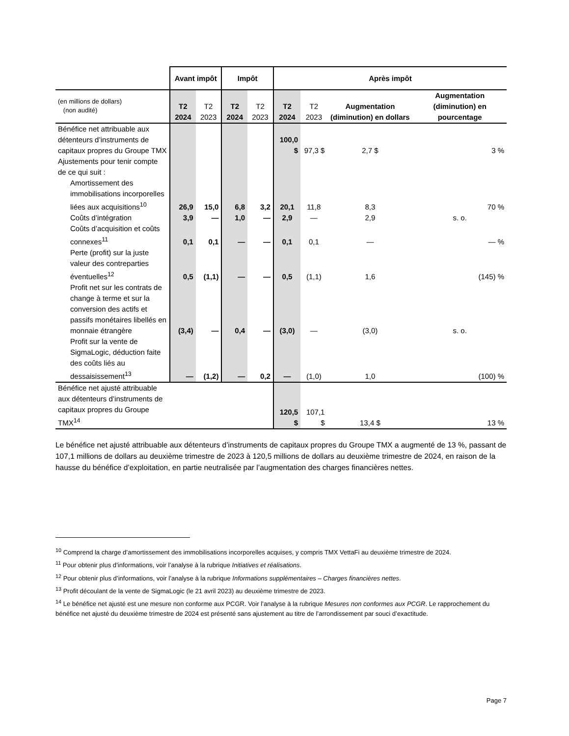| | Avant impôt | | Impôt | | Après impôt | | | |
| --- | --- | --- | --- | --- | --- | --- | --- | --- |
| (en millions de dollars) (non audité) | T2 2024 | T2 2023 | T2 2024 | T2 2023 | T2 2024 | T2 2023 | Augmentation (diminution) en dollars | Augmentation (diminution) en pourcentage |
| Bénéfice net attribuable aux détenteurs d’instruments de capitaux propres du Groupe TMX | | | | | 100,0 $ | 97,3 $ | 2,7 $ | 3 % |
| Ajustements pour tenir compte de ce qui suit : | | | | | | | | |
| Amortissement des immobilisations incorporelles liées aux acquisitions<sup>10</sup> | 26,9 | 15,0 | 6,8 | 3,2 | 20,1 | 11,8 | 8,3 | 70 % |
| Coûts d’intégration | 3,9 | — | 1,0 | — | 2,9 | — | 2,9 | s. o. |
| Coûts d’acquisition et coûts connexes<sup>11</sup> | 0,1 | 0,1 | — | — | 0,1 | 0,1 | — | — % |
| Perte (profit) sur la juste valeur des contreparties éventuelles<sup>12</sup> | 0,5 | (1,1) | — | — | 0,5 | (1,1) | 1,6 | (145) % |
| Profit net sur les contrats de change à terme et sur la conversion des actifs et passifs monétaires libellés en monnaie étrangère | (3,4) | — | 0,4 | — | (3,0) | — | (3,0) | s. o. |
| Profit sur la vente de SigmaLogic, déduction faite des coûts liés au dessaisissement<sup>13</sup> | — | (1,2) | — | 0,2 | — | (1,0) | 1,0 | (100) % |
| Bénéfice net ajusté attribuable aux détenteurs d’instruments de capitaux propres du Groupe TMX<sup>14</sup> | | | | | 120,5 $ | 107,1 $ | 13,4 $ | 13 % |
Le bénéfice net ajusté attribuable aux détenteurs d’instruments de capitaux propres du Groupe TMX a augmenté de 13 %, passant de 107,1 millions de dollars au deuxième trimestre de 2023 à 120,5 millions de dollars au deuxième trimestre de 2024, en raison de la hausse du bénéfice d’exploitation, en partie neutralisée par l’augmentation des charges financières nettes.
<sup>10</sup> Comprend la charge d’amortissement des immobilisations incorporelles acquises, y compris TMX VettaFi au deuxième trimestre de 2024.
<sup>11</sup> Pour obtenir plus d’informations, voir l’analyse à la rubrique Initiatives et réalisations.
<sup>12</sup> Pour obtenir plus d’informations, voir l’analyse à la rubrique Informations supplémentaires – Charges financières nettes.
<sup>13</sup> Profit découlant de la vente de SigmaLogic (le 21 avril 2023) au deuxième trimestre de 2023.
<sup>14</sup> Le bénéfice net ajusté est une mesure non conforme aux PCGR. Voir l’analyse à la rubrique Mesures non conformes aux PCGR. Le rapprochement du bénéfice net ajusté du deuxième trimestre de 2024 est présenté sans ajustement au titre de l’arrondissement par souci d’exactitude.
Page 7